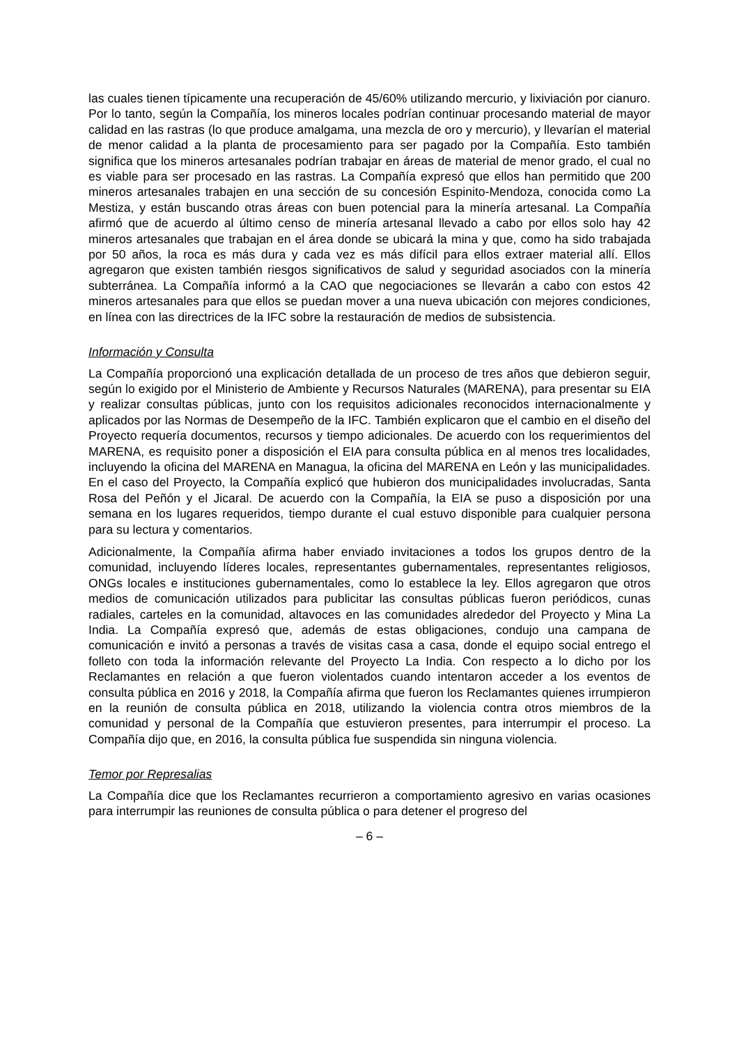las cuales tienen típicamente una recuperación de 45/60% utilizando mercurio, y lixiviación por cianuro. Por lo tanto, según la Compañía, los mineros locales podrían continuar procesando material de mayor calidad en las rastras (lo que produce amalgama, una mezcla de oro y mercurio), y llevarían el material de menor calidad a la planta de procesamiento para ser pagado por la Compañía. Esto también significa que los mineros artesanales podrían trabajar en áreas de material de menor grado, el cual no es viable para ser procesado en las rastras. La Compañía expresó que ellos han permitido que 200 mineros artesanales trabajen en una sección de su concesión Espinito-Mendoza, conocida como La Mestiza, y están buscando otras áreas con buen potencial para la minería artesanal. La Compañía afirmó que de acuerdo al último censo de minería artesanal llevado a cabo por ellos solo hay 42 mineros artesanales que trabajan en el área donde se ubicará la mina y que, como ha sido trabajada por 50 años, la roca es más dura y cada vez es más difícil para ellos extraer material allí. Ellos agregaron que existen también riesgos significativos de salud y seguridad asociados con la minería subterránea. La Compañía informó a la CAO que negociaciones se llevarán a cabo con estos 42 mineros artesanales para que ellos se puedan mover a una nueva ubicación con mejores condiciones, en línea con las directrices de la IFC sobre la restauración de medios de subsistencia.
Información y Consulta
La Compañía proporcionó una explicación detallada de un proceso de tres años que debieron seguir, según lo exigido por el Ministerio de Ambiente y Recursos Naturales (MARENA), para presentar su EIA y realizar consultas públicas, junto con los requisitos adicionales reconocidos internacionalmente y aplicados por las Normas de Desempeño de la IFC. También explicaron que el cambio en el diseño del Proyecto requería documentos, recursos y tiempo adicionales. De acuerdo con los requerimientos del MARENA, es requisito poner a disposición el EIA para consulta pública en al menos tres localidades, incluyendo la oficina del MARENA en Managua, la oficina del MARENA en León y las municipalidades. En el caso del Proyecto, la Compañía explicó que hubieron dos municipalidades involucradas, Santa Rosa del Peñón y el Jicaral. De acuerdo con la Compañía, la EIA se puso a disposición por una semana en los lugares requeridos, tiempo durante el cual estuvo disponible para cualquier persona para su lectura y comentarios.
Adicionalmente, la Compañía afirma haber enviado invitaciones a todos los grupos dentro de la comunidad, incluyendo líderes locales, representantes gubernamentales, representantes religiosos, ONGs locales e instituciones gubernamentales, como lo establece la ley. Ellos agregaron que otros medios de comunicación utilizados para publicitar las consultas públicas fueron periódicos, cunas radiales, carteles en la comunidad, altavoces en las comunidades alrededor del Proyecto y Mina La India. La Compañía expresó que, además de estas obligaciones, condujo una campana de comunicación e invitó a personas a través de visitas casa a casa, donde el equipo social entrego el folleto con toda la información relevante del Proyecto La India. Con respecto a lo dicho por los Reclamantes en relación a que fueron violentados cuando intentaron acceder a los eventos de consulta pública en 2016 y 2018, la Compañía afirma que fueron los Reclamantes quienes irrumpieron en la reunión de consulta pública en 2018, utilizando la violencia contra otros miembros de la comunidad y personal de la Compañía que estuvieron presentes, para interrumpir el proceso. La Compañía dijo que, en 2016, la consulta pública fue suspendida sin ninguna violencia.
Temor por Represalias
La Compañía dice que los Reclamantes recurrieron a comportamiento agresivo en varias ocasiones para interrumpir las reuniones de consulta pública o para detener el progreso del
– 6 –